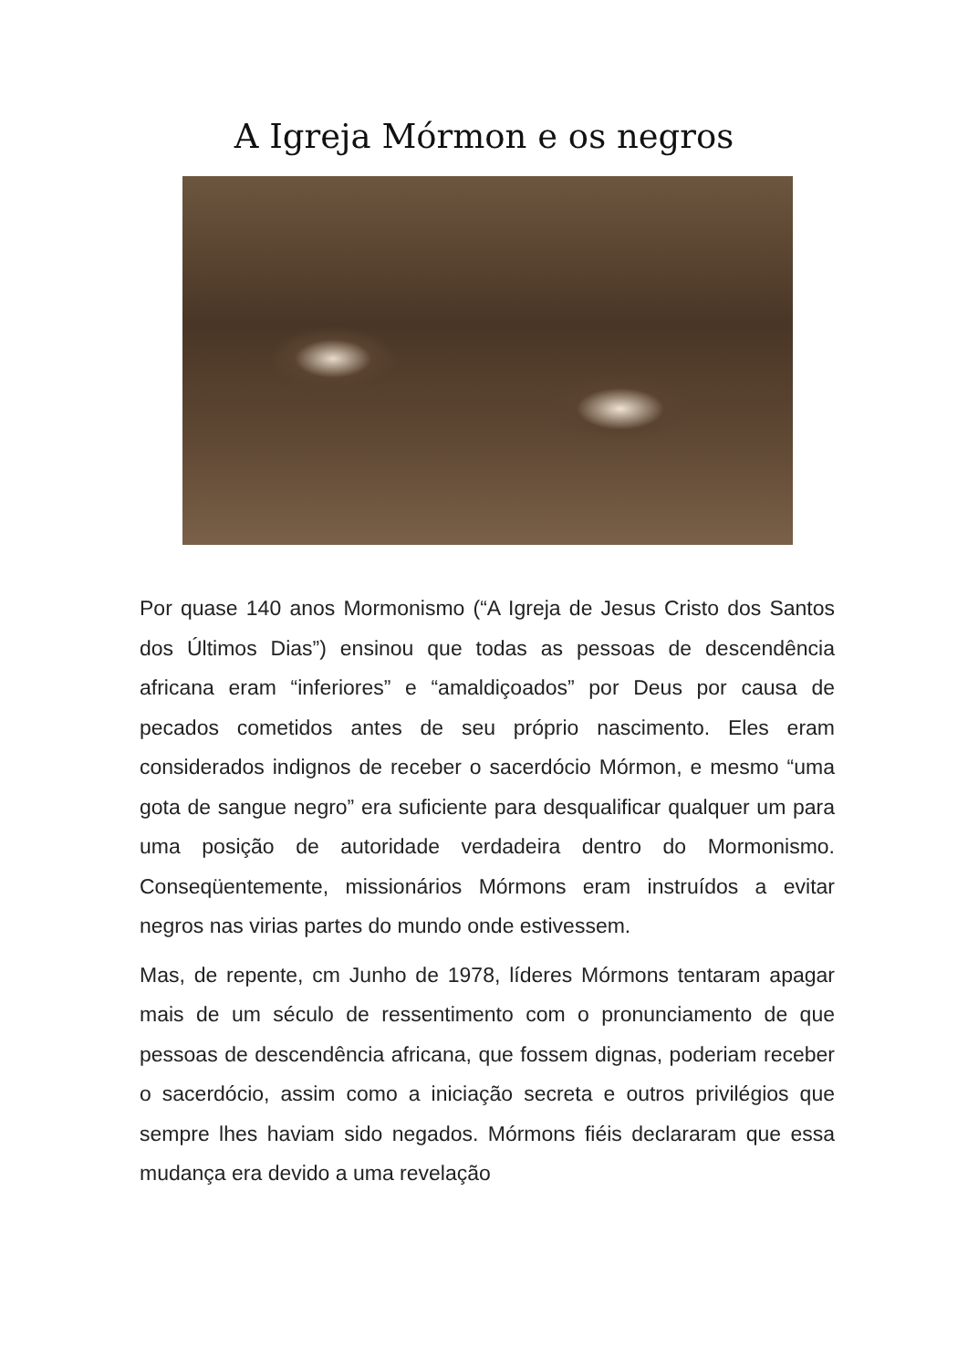A Igreja Mórmon e os negros
Por quase 140 anos Mormonismo (“A Igreja de Jesus Cristo dos Santos dos Últimos Dias”) ensinou que todas as pessoas de descendência africana eram “inferiores” e “amaldiçoados” por Deus por causa de pecados cometidos antes de seu próprio nascimento. Eles eram considerados indignos de receber o sacerdócio Mórmon, e mesmo “uma gota de sangue negro” era suficiente para desqualificar qualquer um para uma posição de autoridade verdadeira dentro do Mormonismo. Conseqüentemente, missionários Mórmons eram instruídos a evitar negros nas virias partes do mundo onde estivessem.
Mas, de repente, cm Junho de 1978, líderes Mórmons tentaram apagar mais de um século de ressentimento com o pronunciamento de que pessoas de descendência africana, que fossem dignas, poderiam receber o sacerdócio, assim como a iniciação secreta e outros privilégios que sempre lhes haviam sido negados. Mórmons fiéis declararam que essa mudança era devido a uma revelação